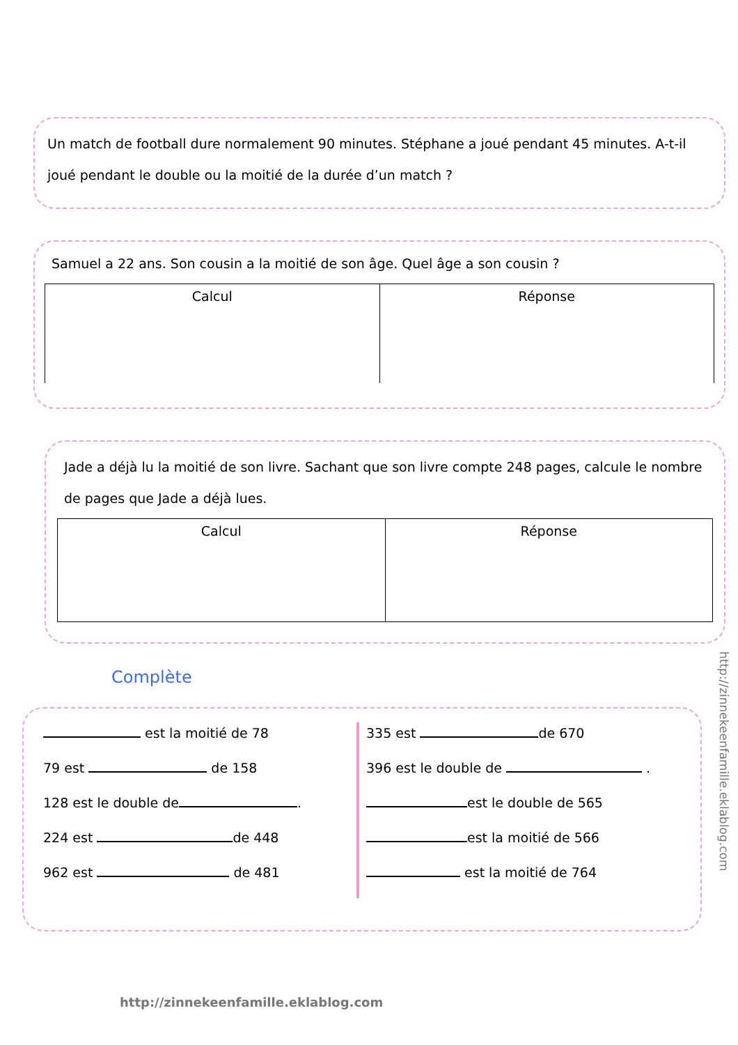Un match de football dure normalement 90 minutes. Stéphane a joué pendant 45 minutes. A-t-il joué pendant le double ou la moitié de la durée d’un match ?
Samuel a 22 ans. Son cousin a la moitié de son âge. Quel âge a son cousin ?
| Calcul | Réponse |
Jade a déjà lu la moitié de son livre. Sachant que son livre compte 248 pages, calcule le nombre de pages que Jade a déjà lues.
| Calcul | Réponse |
Complète
est la moitié de 78
79 est de 158
128 est le double de .
224 est de 448
962 est de 481
335 est de 670
396 est le double de .
est le double de 565
est la moitié de 566
est la moitié de 764
http://zinnekeenfamille.eklablog.com
http://zinnekeenfamille.eklablog.com